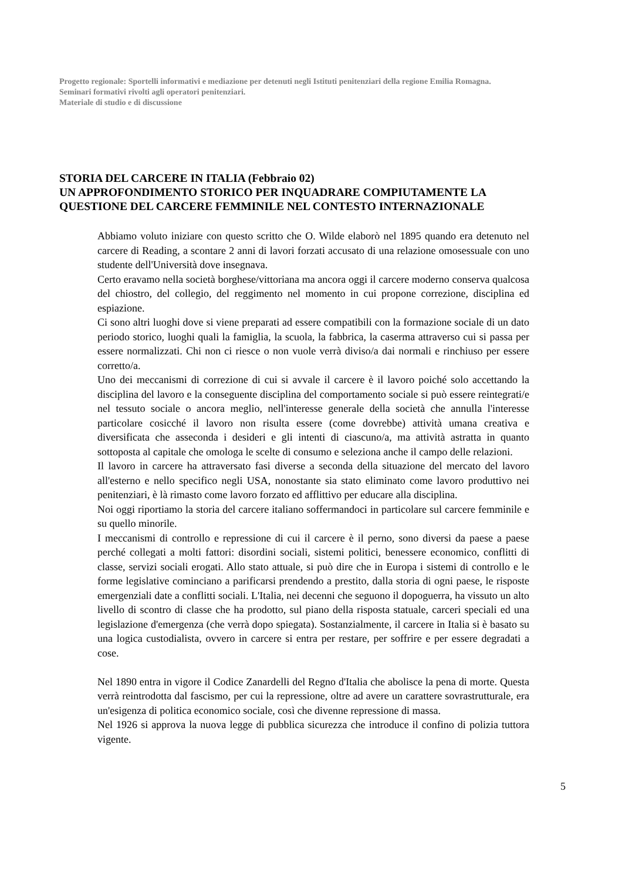Progetto regionale: Sportelli informativi e mediazione per detenuti negli Istituti penitenziari della regione Emilia Romagna.
Seminari formativi rivolti agli operatori penitenziari.
Materiale di studio e di discussione
STORIA DEL CARCERE IN ITALIA (Febbraio 02)
UN APPROFONDIMENTO STORICO PER INQUADRARE COMPIUTAMENTE LA QUESTIONE DEL CARCERE FEMMINILE NEL CONTESTO INTERNAZIONALE
Abbiamo voluto iniziare con questo scritto che O. Wilde elaborò nel 1895 quando era detenuto nel carcere di Reading, a scontare 2 anni di lavori forzati accusato di una relazione omosessuale con uno studente dell'Università dove insegnava.
Certo eravamo nella società borghese/vittoriana ma ancora oggi il carcere moderno conserva qualcosa del chiostro, del collegio, del reggimento nel momento in cui propone correzione, disciplina ed espiazione.
Ci sono altri luoghi dove si viene preparati ad essere compatibili con la formazione sociale di un dato periodo storico, luoghi quali la famiglia, la scuola, la fabbrica, la caserma attraverso cui si passa per essere normalizzati. Chi non ci riesce o non vuole verrà diviso/a dai normali e rinchiuso per essere corretto/a.
Uno dei meccanismi di correzione di cui si avvale il carcere è il lavoro poiché solo accettando la disciplina del lavoro e la conseguente disciplina del comportamento sociale si può essere reintegrati/e nel tessuto sociale o ancora meglio, nell'interesse generale della società che annulla l'interesse particolare cosicché il lavoro non risulta essere (come dovrebbe) attività umana creativa e diversificata che asseconda i desideri e gli intenti di ciascuno/a, ma attività astratta in quanto sottoposta al capitale che omologa le scelte di consumo e seleziona anche il campo delle relazioni.
Il lavoro in carcere ha attraversato fasi diverse a seconda della situazione del mercato del lavoro all'esterno e nello specifico negli USA, nonostante sia stato eliminato come lavoro produttivo nei penitenziari, è là rimasto come lavoro forzato ed afflittivo per educare alla disciplina.
Noi oggi riportiamo la storia del carcere italiano soffermandoci in particolare sul carcere femminile e su quello minorile.
I meccanismi di controllo e repressione di cui il carcere è il perno, sono diversi da paese a paese perché collegati a molti fattori: disordini sociali, sistemi politici, benessere economico, conflitti di classe, servizi sociali erogati. Allo stato attuale, si può dire che in Europa i sistemi di controllo e le forme legislative cominciano a parificarsi prendendo a prestito, dalla storia di ogni paese, le risposte emergenziali date a conflitti sociali. L'Italia, nei decenni che seguono il dopoguerra, ha vissuto un alto livello di scontro di classe che ha prodotto, sul piano della risposta statuale, carceri speciali ed una legislazione d'emergenza (che verrà dopo spiegata). Sostanzialmente, il carcere in Italia si è basato su una logica custodialista, ovvero in carcere si entra per restare, per soffrire e per essere degradati a cose.
Nel 1890 entra in vigore il Codice Zanardelli del Regno d'Italia che abolisce la pena di morte. Questa verrà reintrodotta dal fascismo, per cui la repressione, oltre ad avere un carattere sovrastrutturale, era un'esigenza di politica economico sociale, così che divenne repressione di massa.
Nel 1926 si approva la nuova legge di pubblica sicurezza che introduce il confino di polizia tuttora vigente.
5